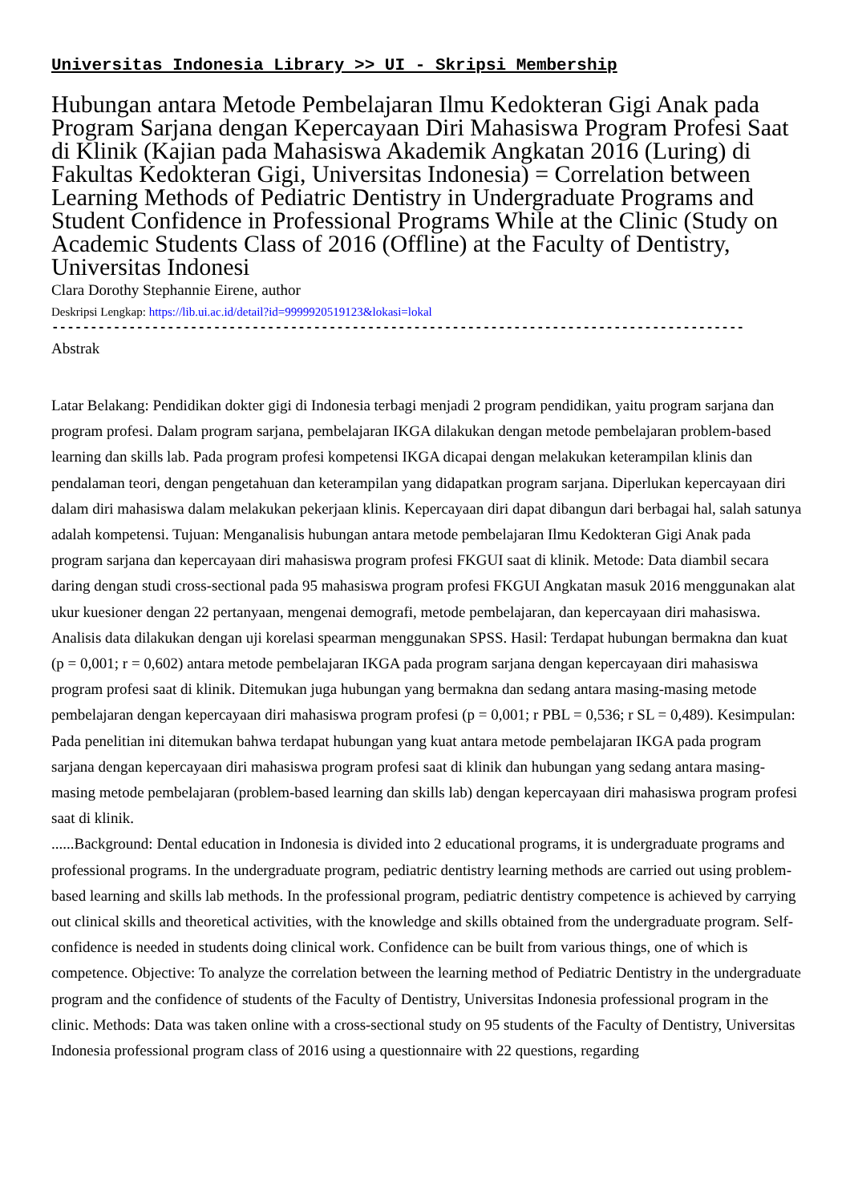Universitas Indonesia Library >> UI - Skripsi Membership
Hubungan antara Metode Pembelajaran Ilmu Kedokteran Gigi Anak pada Program Sarjana dengan Kepercayaan Diri Mahasiswa Program Profesi Saat di Klinik (Kajian pada Mahasiswa Akademik Angkatan 2016 (Luring) di Fakultas Kedokteran Gigi, Universitas Indonesia) = Correlation between Learning Methods of Pediatric Dentistry in Undergraduate Programs and Student Confidence in Professional Programs While at the Clinic (Study on Academic Students Class of 2016 (Offline) at the Faculty of Dentistry, Universitas Indonesi
Clara Dorothy Stephannie Eirene, author
Deskripsi Lengkap: https://lib.ui.ac.id/detail?id=9999920519123&lokasi=lokal
------------------------------------------------------------------------------------------
Abstrak
Latar Belakang: Pendidikan dokter gigi di Indonesia terbagi menjadi 2 program pendidikan, yaitu program sarjana dan program profesi. Dalam program sarjana, pembelajaran IKGA dilakukan dengan metode pembelajaran problem-based learning dan skills lab. Pada program profesi kompetensi IKGA dicapai dengan melakukan keterampilan klinis dan pendalaman teori, dengan pengetahuan dan keterampilan yang didapatkan program sarjana. Diperlukan kepercayaan diri dalam diri mahasiswa dalam melakukan pekerjaan klinis. Kepercayaan diri dapat dibangun dari berbagai hal, salah satunya adalah kompetensi. Tujuan: Menganalisis hubungan antara metode pembelajaran Ilmu Kedokteran Gigi Anak pada program sarjana dan kepercayaan diri mahasiswa program profesi FKGUI saat di klinik. Metode: Data diambil secara daring dengan studi cross-sectional pada 95 mahasiswa program profesi FKGUI Angkatan masuk 2016 menggunakan alat ukur kuesioner dengan 22 pertanyaan, mengenai demografi, metode pembelajaran, dan kepercayaan diri mahasiswa. Analisis data dilakukan dengan uji korelasi spearman menggunakan SPSS. Hasil: Terdapat hubungan bermakna dan kuat (p = 0,001; r = 0,602) antara metode pembelajaran IKGA pada program sarjana dengan kepercayaan diri mahasiswa program profesi saat di klinik. Ditemukan juga hubungan yang bermakna dan sedang antara masing-masing metode pembelajaran dengan kepercayaan diri mahasiswa program profesi (p = 0,001; r PBL = 0,536; r SL = 0,489). Kesimpulan: Pada penelitian ini ditemukan bahwa terdapat hubungan yang kuat antara metode pembelajaran IKGA pada program sarjana dengan kepercayaan diri mahasiswa program profesi saat di klinik dan hubungan yang sedang antara masing-masing metode pembelajaran (problem-based learning dan skills lab) dengan kepercayaan diri mahasiswa program profesi saat di klinik.
......Background: Dental education in Indonesia is divided into 2 educational programs, it is undergraduate programs and professional programs. In the undergraduate program, pediatric dentistry learning methods are carried out using problem-based learning and skills lab methods. In the professional program, pediatric dentistry competence is achieved by carrying out clinical skills and theoretical activities, with the knowledge and skills obtained from the undergraduate program. Self-confidence is needed in students doing clinical work. Confidence can be built from various things, one of which is competence. Objective: To analyze the correlation between the learning method of Pediatric Dentistry in the undergraduate program and the confidence of students of the Faculty of Dentistry, Universitas Indonesia professional program in the clinic. Methods: Data was taken online with a cross-sectional study on 95 students of the Faculty of Dentistry, Universitas Indonesia professional program class of 2016 using a questionnaire with 22 questions, regarding